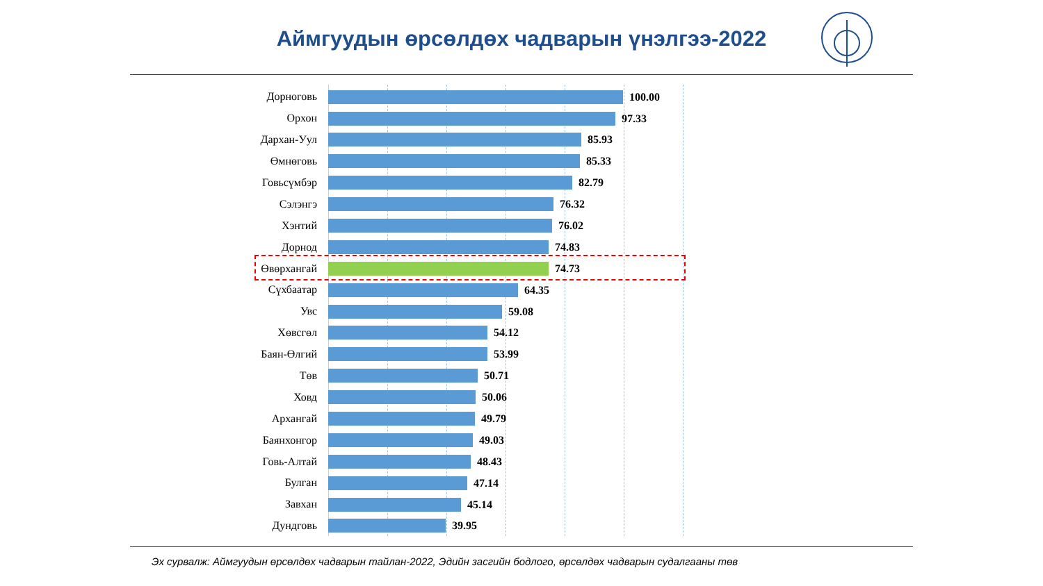Аймгуудын өрсөлдөх чадварын үнэлгээ-2022
| Дорноговь | 100.00 |
| Орхон | 97.33 |
| Дархан-Уул | 85.93 |
| Өмнөговь | 85.33 |
| Говьсүмбэр | 82.79 |
| Сэлэнгэ | 76.32 |
| Хэнтий | 76.02 |
| Дорнод | 74.83 |
| Өвөрхангай | 74.73 |
| Сүхбаатар | 64.35 |
| Увс | 59.08 |
| Хөвсгөл | 54.12 |
| Баян-Өлгий | 53.99 |
| Төв | 50.71 |
| Ховд | 50.06 |
| Архангай | 49.79 |
| Баянхонгор | 49.03 |
| Говь-Алтай | 48.43 |
| Булган | 47.14 |
| Завхан | 45.14 |
| Дундговь | 39.95 |
Эх сурвалж: Аймгуудын өрсөлдөх чадварын тайлан-2022, Эдийн засгийн бодлого, өрсөлдөх чадварын судалгааны төв